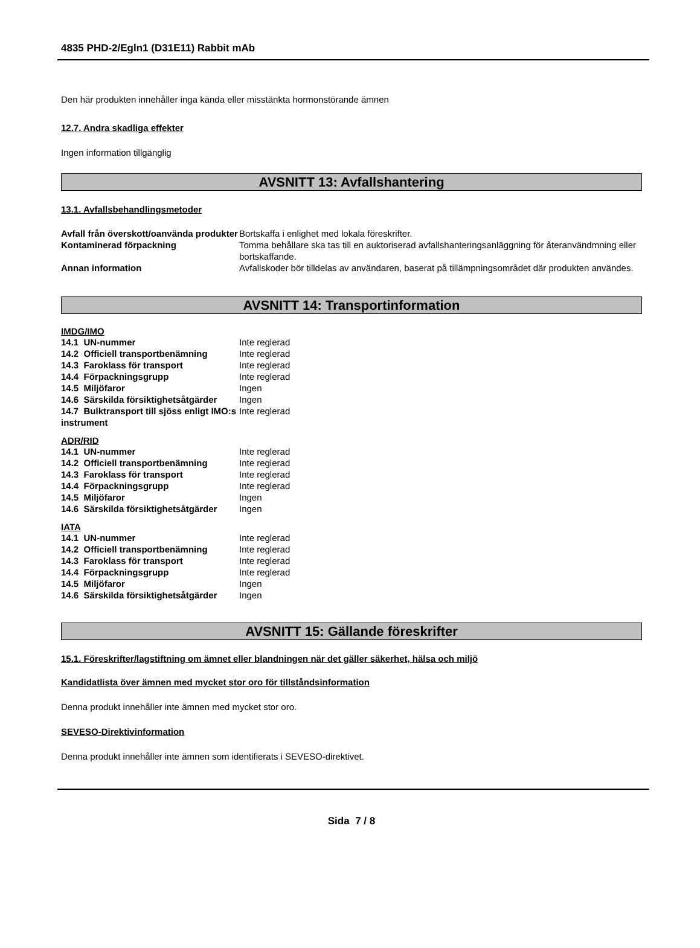4835 PHD-2/Egln1 (D31E11) Rabbit mAb
Den här produkten innehåller inga kända eller misstänkta hormonstörande ämnen
12.7. Andra skadliga effekter
Ingen information tillgänglig
AVSNITT 13: Avfallshantering
13.1. Avfallsbehandlingsmetoder
| Avfall från överskott/oanvända produkter | Bortskaffa i enlighet med lokala föreskrifter. |
| Kontaminerad förpackning | Tomma behållare ska tas till en auktoriserad avfallshanteringsanläggning för återanvändmning eller bortskaffande. |
| Annan information | Avfallskoder bör tilldelas av användaren, baserat på tillämpningsområdet där produkten användes. |
AVSNITT 14: Transportinformation
IMDG/IMO
| 14.1 UN-nummer | Inte reglerad |
| 14.2 Officiell transportbenämning | Inte reglerad |
| 14.3 Faroklass för transport | Inte reglerad |
| 14.4 Förpackningsgrupp | Inte reglerad |
| 14.5 Miljöfaror | Ingen |
| 14.6 Särskilda försiktighetsåtgärder | Ingen |
| 14.7 Bulktransport till sjöss enligt IMO:s instrument | Inte reglerad |
ADR/RID
| 14.1 UN-nummer | Inte reglerad |
| 14.2 Officiell transportbenämning | Inte reglerad |
| 14.3 Faroklass för transport | Inte reglerad |
| 14.4 Förpackningsgrupp | Inte reglerad |
| 14.5 Miljöfaror | Ingen |
| 14.6 Särskilda försiktighetsåtgärder | Ingen |
IATA
| 14.1 UN-nummer | Inte reglerad |
| 14.2 Officiell transportbenämning | Inte reglerad |
| 14.3 Faroklass för transport | Inte reglerad |
| 14.4 Förpackningsgrupp | Inte reglerad |
| 14.5 Miljöfaror | Ingen |
| 14.6 Särskilda försiktighetsåtgärder | Ingen |
AVSNITT 15: Gällande föreskrifter
15.1. Föreskrifter/lagstiftning om ämnet eller blandningen när det gäller säkerhet, hälsa och miljö
Kandidatlista över ämnen med mycket stor oro för tillståndsinformation
Denna produkt innehåller inte ämnen med mycket stor oro.
SEVESO-Direktivinformation
Denna produkt innehåller inte ämnen som identifierats i SEVESO-direktivet.
Sida 7 / 8